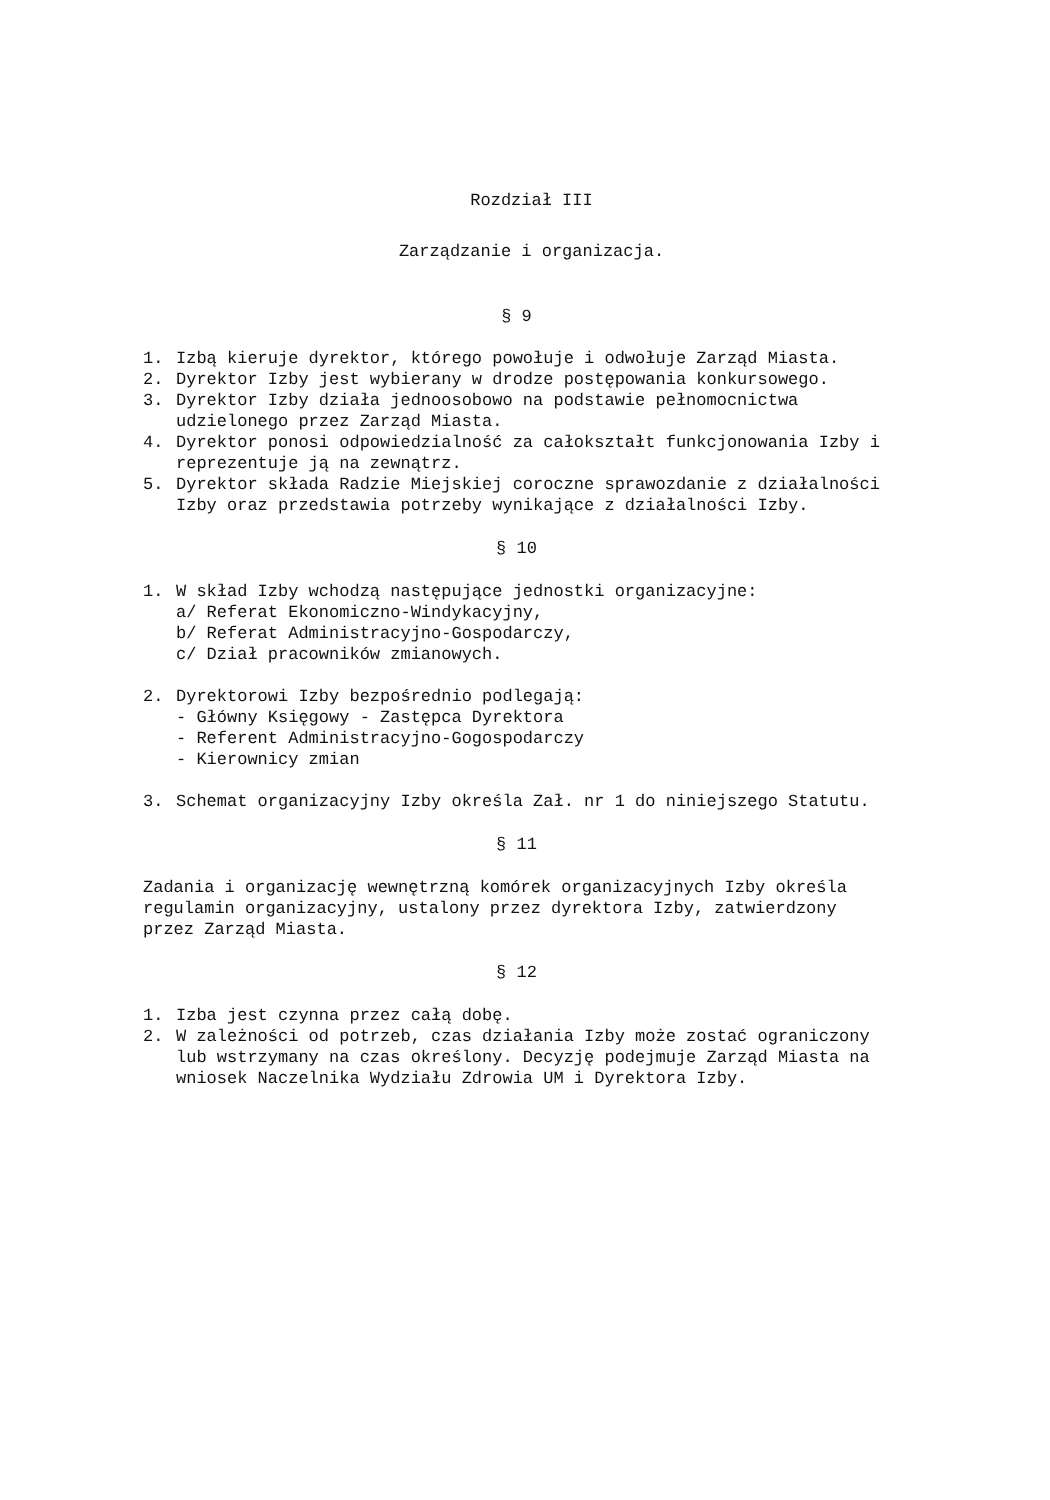Rozdział III
Zarządzanie i organizacja.
§ 9
1. Izbą kieruje dyrektor, którego powołuje i odwołuje Zarząd Miasta.
2. Dyrektor Izby jest wybierany w drodze postępowania konkursowego.
3. Dyrektor Izby działa jednoosobowo na podstawie pełnomocnictwa udzielonego przez Zarząd Miasta.
4. Dyrektor ponosi odpowiedzialność za całokształt funkcjonowania Izby i reprezentuje ją na zewnątrz.
5. Dyrektor składa Radzie Miejskiej coroczne sprawozdanie z działalności Izby oraz przedstawia potrzeby wynikające z działalności Izby.
§ 10
1. W skład Izby wchodzą następujące jednostki organizacyjne:
a/ Referat Ekonomiczno-Windykacyjny,
b/ Referat Administracyjno-Gospodarczy,
c/ Dział pracowników zmianowych.
2. Dyrektorowi Izby bezpośrednio podlegają:
- Główny Księgowy - Zastępca Dyrektora
- Referent Administracyjno-Gogospodarczy
- Kierownicy zmian
3. Schemat organizacyjny Izby określa Zał. nr 1 do niniejszego Statutu.
§ 11
Zadania i organizację wewnętrzną komórek organizacyjnych Izby określa regulamin organizacyjny, ustalony przez dyrektora Izby, zatwierdzony przez Zarząd Miasta.
§ 12
1. Izba jest czynna przez całą dobę.
2. W zależności od potrzeb, czas działania Izby może zostać ograniczony lub wstrzymany na czas określony. Decyzję podejmuje Zarząd Miasta na wniosek Naczelnika Wydziału Zdrowia UM i Dyrektora Izby.